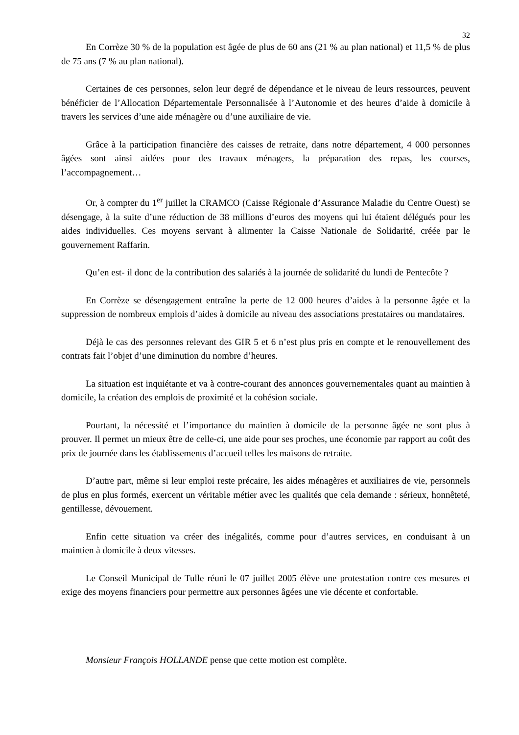32
En Corrèze 30 % de la population est âgée de plus de 60 ans (21 % au plan national) et 11,5 % de plus de 75 ans (7 % au plan national).
Certaines de ces personnes, selon leur degré de dépendance et le niveau de leurs ressources, peuvent bénéficier de l’Allocation Départementale Personnalisée à l’Autonomie et des heures d’aide à domicile à travers les services d’une aide ménagère ou d’une auxiliaire de vie.
Grâce à la participation financière des caisses de retraite, dans notre département, 4 000 personnes âgées sont ainsi aidées pour des travaux ménagers, la préparation des repas, les courses, l’accompagnement…
Or, à compter du 1<sup>er</sup> juillet la CRAMCO (Caisse Régionale d’Assurance Maladie du Centre Ouest) se désengage, à la suite d’une réduction de 38 millions d’euros des moyens qui lui étaient délégués pour les aides individuelles. Ces moyens servant à alimenter la Caisse Nationale de Solidarité, créée par le gouvernement Raffarin.
Qu’en est- il donc de la contribution des salariés à la journée de solidarité du lundi de Pentecôte ?
En Corrèze se désengagement entraîne la perte de 12 000 heures d’aides à la personne âgée et la suppression de nombreux emplois d’aides à domicile au niveau des associations prestataires ou mandataires.
Déjà le cas des personnes relevant des GIR 5 et 6 n’est plus pris en compte et le renouvellement des contrats fait l’objet d’une diminution du nombre d’heures.
La situation est inquiétante et va à contre-courant des annonces gouvernementales quant au maintien à domicile, la création des emplois de proximité et la cohésion sociale.
Pourtant, la nécessité et l’importance du maintien à domicile de la personne âgée ne sont plus à prouver. Il permet un mieux être de celle-ci, une aide pour ses proches, une économie par rapport au coût des prix de journée dans les établissements d’accueil telles les maisons de retraite.
D’autre part, même si leur emploi reste précaire, les aides ménagères et auxiliaires de vie, personnels de plus en plus formés, exercent un véritable métier avec les qualités que cela demande : sérieux, honnêteté, gentillesse, dévouement.
Enfin cette situation va créer des inégalités, comme pour d’autres services, en conduisant à un maintien à domicile à deux vitesses.
Le Conseil Municipal de Tulle réuni le 07 juillet 2005 élève une protestation contre ces mesures et exige des moyens financiers pour permettre aux personnes âgées une vie décente et confortable.
Monsieur François HOLLANDE pense que cette motion est complète.